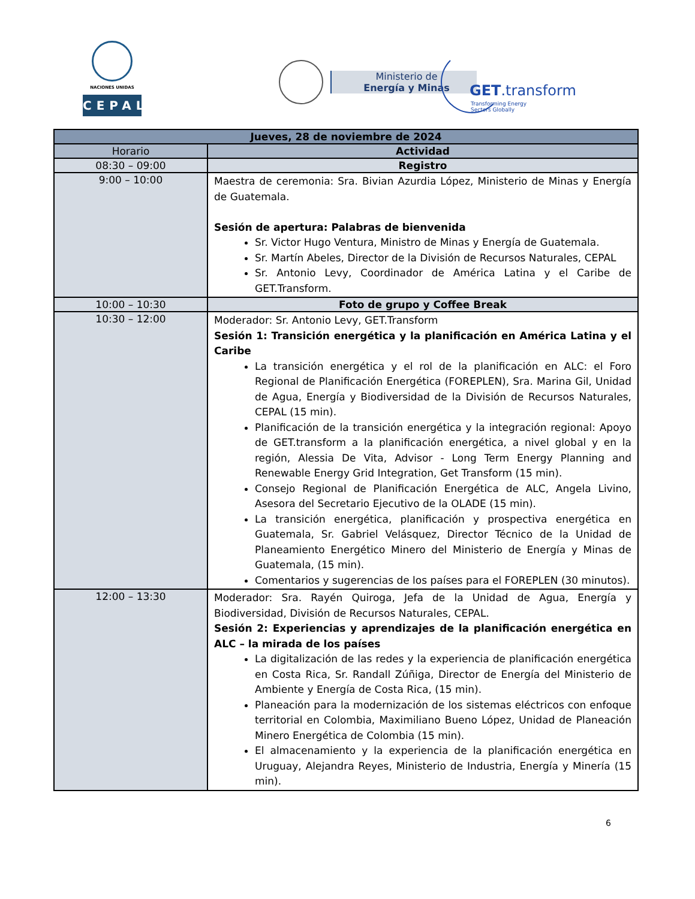NACIONES UNIDAS
CEPAL
Ministerio de
Energía y Minas
GET.transform
Transforming Energy
Sectors Globally
| Jueves, 28 de noviembre de 2024 | |
| --- | --- |
| Horario | Actividad |
| 08:30 – 09:00 | Registro |
| 9:00 – 10:00 | Maestra de ceremonia: Sra. Bivian Azurdia López, Ministerio de Minas y Energía de Guatemala. Sesión de apertura: Palabras de bienvenida Sr. Victor Hugo Ventura, Ministro de Minas y Energía de Guatemala. Sr. Martín Abeles, Director de la División de Recursos Naturales, CEPAL Sr. Antonio Levy, Coordinador de América Latina y el Caribe de GET.Transform. |
| 10:00 – 10:30 | Foto de grupo y Coffee Break |
| 10:30 – 12:00 | Moderador: Sr. Antonio Levy, GET.Transform Sesión 1: Transición energética y la planificación en América Latina y el Caribe La transición energética y el rol de la planificación en ALC: el Foro Regional de Planificación Energética (FOREPLEN), Sra. Marina Gil, Unidad de Agua, Energía y Biodiversidad de la División de Recursos Naturales, CEPAL (15 min). Planificación de la transición energética y la integración regional: Apoyo de GET.transform a la planificación energética, a nivel global y en la región, Alessia De Vita, Advisor - Long Term Energy Planning and Renewable Energy Grid Integration, Get Transform (15 min). Consejo Regional de Planificación Energética de ALC, Angela Livino, Asesora del Secretario Ejecutivo de la OLADE (15 min). La transición energética, planificación y prospectiva energética en Guatemala, Sr. Gabriel Velásquez, Director Técnico de la Unidad de Planeamiento Energético Minero del Ministerio de Energía y Minas de Guatemala, (15 min). Comentarios y sugerencias de los países para el FOREPLEN (30 minutos). |
| 12:00 – 13:30 | Moderador: Sra. Rayén Quiroga, Jefa de la Unidad de Agua, Energía y Biodiversidad, División de Recursos Naturales, CEPAL. Sesión 2: Experiencias y aprendizajes de la planificación energética en ALC – la mirada de los países La digitalización de las redes y la experiencia de planificación energética en Costa Rica, Sr. Randall Zúñiga, Director de Energía del Ministerio de Ambiente y Energía de Costa Rica, (15 min). Planeación para la modernización de los sistemas eléctricos con enfoque territorial en Colombia, Maximiliano Bueno López, Unidad de Planeación Minero Energética de Colombia (15 min). El almacenamiento y la experiencia de la planificación energética en Uruguay, Alejandra Reyes, Ministerio de Industria, Energía y Minería (15 min). |
6